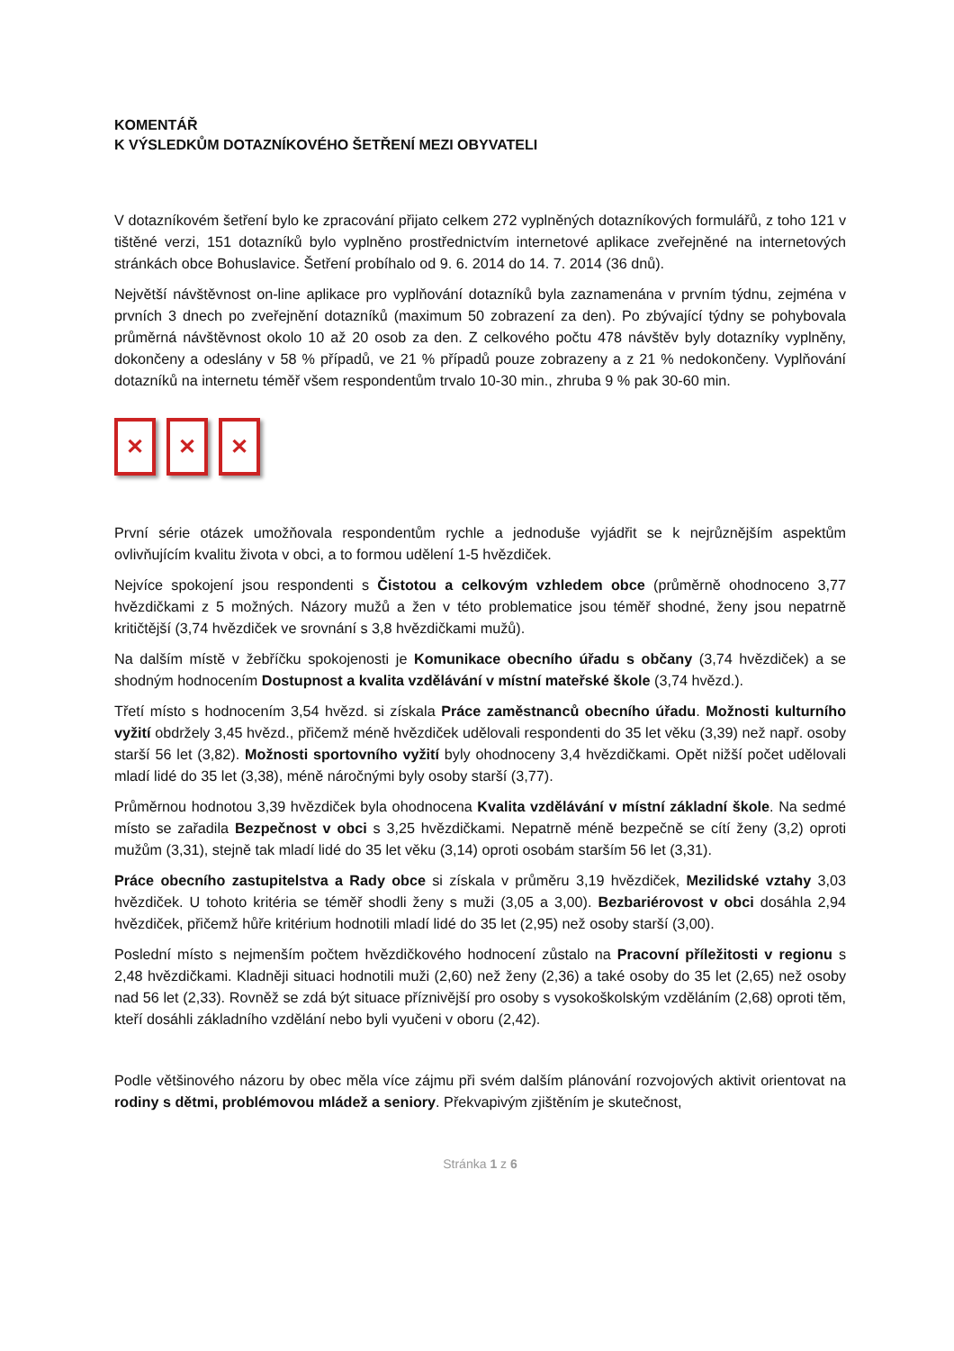KOMENTÁŘ
K VÝSLEDKŮM DOTAZNÍKOVÉHO ŠETŘENÍ MEZI OBYVATELI
V dotazníkovém šetření bylo ke zpracování přijato celkem 272 vyplněných dotazníkových formulářů, z toho 121 v tištěné verzi, 151 dotazníků bylo vyplněno prostřednictvím internetové aplikace zveřejněné na internetových stránkách obce Bohuslavice. Šetření probíhalo od 9. 6. 2014 do 14. 7. 2014 (36 dnů).
Největší návštěvnost on-line aplikace pro vyplňování dotazníků byla zaznamenána v prvním týdnu, zejména v prvních 3 dnech po zveřejnění dotazníků (maximum 50 zobrazení za den). Po zbývající týdny se pohybovala průměrná návštěvnost okolo 10 až 20 osob za den. Z celkového počtu 478 návštěv byly dotazníky vyplněny, dokončeny a odeslány v 58 % případů, ve 21 % případů pouze zobrazeny a z 21 % nedokončeny. Vyplňování dotazníků na internetu téměř všem respondentům trvalo 10-30 min., zhruba 9 % pak 30-60 min.
✕ ✕ ✕
První série otázek umožňovala respondentům rychle a jednoduše vyjádřit se k nejrůznějším aspektům ovlivňujícím kvalitu života v obci, a to formou udělení 1-5 hvězdiček.
Nejvíce spokojení jsou respondenti s Čistotou a celkovým vzhledem obce (průměrně ohodnoceno 3,77 hvězdičkami z 5 možných. Názory mužů a žen v této problematice jsou téměř shodné, ženy jsou nepatrně kritičtější (3,74 hvězdiček ve srovnání s 3,8 hvězdičkami mužů).
Na dalším místě v žebříčku spokojenosti je Komunikace obecního úřadu s občany (3,74 hvězdiček) a se shodným hodnocením Dostupnost a kvalita vzdělávání v místní mateřské škole (3,74 hvězd.).
Třetí místo s hodnocením 3,54 hvězd. si získala Práce zaměstnanců obecního úřadu. Možnosti kulturního vyžití obdržely 3,45 hvězd., přičemž méně hvězdiček udělovali respondenti do 35 let věku (3,39) než např. osoby starší 56 let (3,82). Možnosti sportovního vyžití byly ohodnoceny 3,4 hvězdičkami. Opět nižší počet udělovali mladí lidé do 35 let (3,38), méně náročnými byly osoby starší (3,77).
Průměrnou hodnotou 3,39 hvězdiček byla ohodnocena Kvalita vzdělávání v místní základní škole. Na sedmé místo se zařadila Bezpečnost v obci s 3,25 hvězdičkami. Nepatrně méně bezpečně se cítí ženy (3,2) oproti mužům (3,31), stejně tak mladí lidé do 35 let věku (3,14) oproti osobám starším 56 let (3,31).
Práce obecního zastupitelstva a Rady obce si získala v průměru 3,19 hvězdiček, Mezilidské vztahy 3,03 hvězdiček. U tohoto kritéria se téměř shodli ženy s muži (3,05 a 3,00). Bezbariérovost v obci dosáhla 2,94 hvězdiček, přičemž hůře kritérium hodnotili mladí lidé do 35 let (2,95) než osoby starší (3,00).
Poslední místo s nejmenším počtem hvězdičkového hodnocení zůstalo na Pracovní příležitosti v regionu s 2,48 hvězdičkami. Kladněji situaci hodnotili muži (2,60) než ženy (2,36) a také osoby do 35 let (2,65) než osoby nad 56 let (2,33). Rovněž se zdá být situace příznivější pro osoby s vysokoškolským vzděláním (2,68) oproti těm, kteří dosáhli základního vzdělání nebo byli vyučeni v oboru (2,42).
Podle většinového názoru by obec měla více zájmu při svém dalším plánování rozvojových aktivit orientovat na rodiny s dětmi, problémovou mládež a seniory. Překvapivým zjištěním je skutečnost,
Stránka 1 z 6